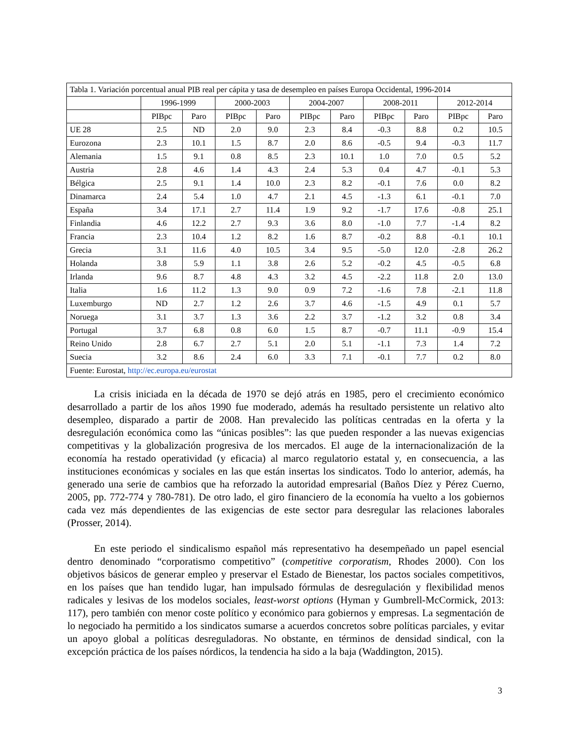| Tabla 1. Variación porcentual anual PIB real per cápita y tasa de desempleo en países Europa Occidental, 1996-2014 | | | | | | | | | | |
| | 1996-1999 | | 2000-2003 | | 2004-2007 | | 2008-2011 | | 2012-2014 | |
| | PIBpc | Paro | PIBpc | Paro | PIBpc | Paro | PIBpc | Paro | PIBpc | Paro |
| UE 28 | 2.5 | ND | 2.0 | 9.0 | 2.3 | 8.4 | -0.3 | 8.8 | 0.2 | 10.5 |
| Eurozona | 2.3 | 10.1 | 1.5 | 8.7 | 2.0 | 8.6 | -0.5 | 9.4 | -0.3 | 11.7 |
| Alemania | 1.5 | 9.1 | 0.8 | 8.5 | 2.3 | 10.1 | 1.0 | 7.0 | 0.5 | 5.2 |
| Austria | 2.8 | 4.6 | 1.4 | 4.3 | 2.4 | 5.3 | 0.4 | 4.7 | -0.1 | 5.3 |
| Bélgica | 2.5 | 9.1 | 1.4 | 10.0 | 2.3 | 8.2 | -0.1 | 7.6 | 0.0 | 8.2 |
| Dinamarca | 2.4 | 5.4 | 1.0 | 4.7 | 2.1 | 4.5 | -1.3 | 6.1 | -0.1 | 7.0 |
| España | 3.4 | 17.1 | 2.7 | 11.4 | 1.9 | 9.2 | -1.7 | 17.6 | -0.8 | 25.1 |
| Finlandia | 4.6 | 12.2 | 2.7 | 9.3 | 3.6 | 8.0 | -1.0 | 7.7 | -1.4 | 8.2 |
| Francia | 2.3 | 10.4 | 1.2 | 8.2 | 1.6 | 8.7 | -0.2 | 8.8 | -0.1 | 10.1 |
| Grecia | 3.1 | 11.6 | 4.0 | 10.5 | 3.4 | 9.5 | -5.0 | 12.0 | -2.8 | 26.2 |
| Holanda | 3.8 | 5.9 | 1.1 | 3.8 | 2.6 | 5.2 | -0.2 | 4.5 | -0.5 | 6.8 |
| Irlanda | 9.6 | 8.7 | 4.8 | 4.3 | 3.2 | 4.5 | -2.2 | 11.8 | 2.0 | 13.0 |
| Italia | 1.6 | 11.2 | 1.3 | 9.0 | 0.9 | 7.2 | -1.6 | 7.8 | -2.1 | 11.8 |
| Luxemburgo | ND | 2.7 | 1.2 | 2.6 | 3.7 | 4.6 | -1.5 | 4.9 | 0.1 | 5.7 |
| Noruega | 3.1 | 3.7 | 1.3 | 3.6 | 2.2 | 3.7 | -1.2 | 3.2 | 0.8 | 3.4 |
| Portugal | 3.7 | 6.8 | 0.8 | 6.0 | 1.5 | 8.7 | -0.7 | 11.1 | -0.9 | 15.4 |
| Reino Unido | 2.8 | 6.7 | 2.7 | 5.1 | 2.0 | 5.1 | -1.1 | 7.3 | 1.4 | 7.2 |
| Suecia | 3.2 | 8.6 | 2.4 | 6.0 | 3.3 | 7.1 | -0.1 | 7.7 | 0.2 | 8.0 |
| Fuente: Eurostat, http://ec.europa.eu/eurostat | | | | | | | | | | |
La crisis iniciada en la década de 1970 se dejó atrás en 1985, pero el crecimiento económico desarrollado a partir de los años 1990 fue moderado, además ha resultado persistente un relativo alto desempleo, disparado a partir de 2008. Han prevalecido las políticas centradas en la oferta y la desregulación económica como las “únicas posibles”: las que pueden responder a las nuevas exigencias competitivas y la globalización progresiva de los mercados. El auge de la internacionalización de la economía ha restado operatividad (y eficacia) al marco regulatorio estatal y, en consecuencia, a las instituciones económicas y sociales en las que están insertas los sindicatos. Todo lo anterior, además, ha generado una serie de cambios que ha reforzado la autoridad empresarial (Baños Díez y Pérez Cuerno, 2005, pp. 772-774 y 780-781). De otro lado, el giro financiero de la economía ha vuelto a los gobiernos cada vez más dependientes de las exigencias de este sector para desregular las relaciones laborales (Prosser, 2014).
En este periodo el sindicalismo español más representativo ha desempeñado un papel esencial dentro denominado “corporatismo competitivo” (competitive corporatism, Rhodes 2000). Con los objetivos básicos de generar empleo y preservar el Estado de Bienestar, los pactos sociales competitivos, en los países que han tendido lugar, han impulsado fórmulas de desregulación y flexibilidad menos radicales y lesivas de los modelos sociales, least-worst options (Hyman y Gumbrell-McCormick, 2013: 117), pero también con menor coste político y económico para gobiernos y empresas. La segmentación de lo negociado ha permitido a los sindicatos sumarse a acuerdos concretos sobre políticas parciales, y evitar un apoyo global a políticas desreguladoras. No obstante, en términos de densidad sindical, con la excepción práctica de los países nórdicos, la tendencia ha sido a la baja (Waddington, 2015).
3